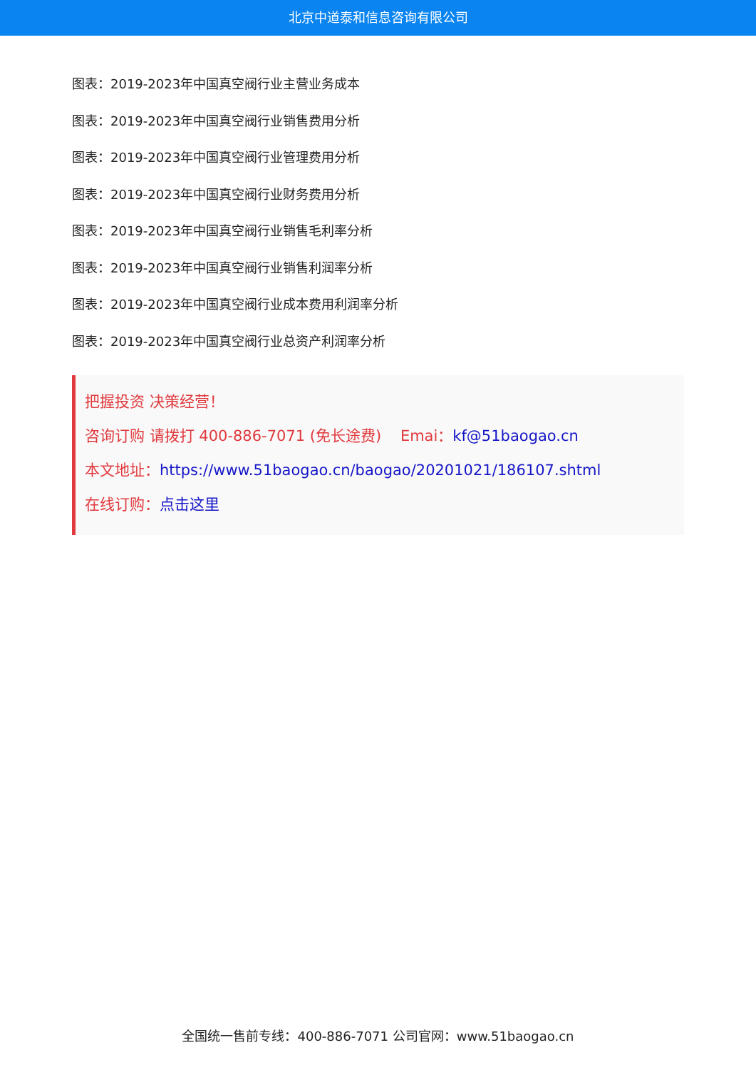北京中道泰和信息咨询有限公司
图表：2019-2023年中国真空阀行业主营业务成本
图表：2019-2023年中国真空阀行业销售费用分析
图表：2019-2023年中国真空阀行业管理费用分析
图表：2019-2023年中国真空阀行业财务费用分析
图表：2019-2023年中国真空阀行业销售毛利率分析
图表：2019-2023年中国真空阀行业销售利润率分析
图表：2019-2023年中国真空阀行业成本费用利润率分析
图表：2019-2023年中国真空阀行业总资产利润率分析
把握投资 决策经营！
咨询订购 请拨打 400-886-7071 (免长途费) Emai：kf@51baogao.cn
本文地址：https://www.51baogao.cn/baogao/20201021/186107.shtml
在线订购：点击这里
全国统一售前专线：400-886-7071 公司官网：www.51baogao.cn